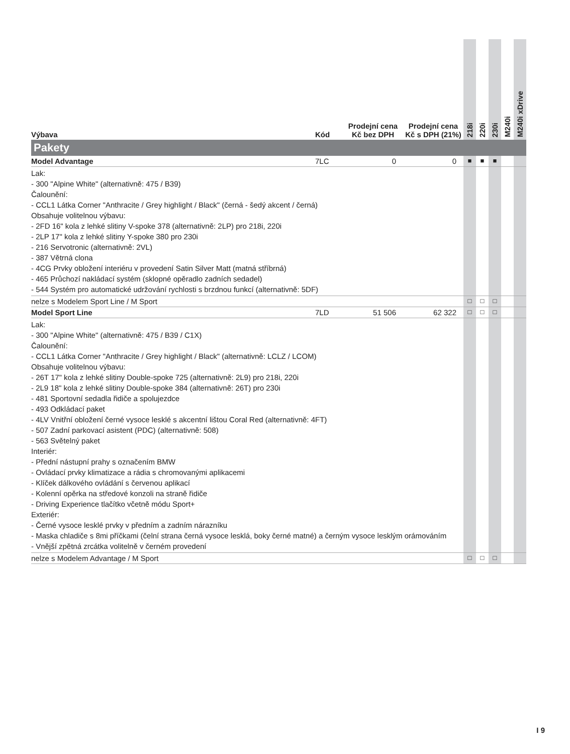| Výbava | Kód | Prodejní cena Kč bez DPH | Prodejní cena Kč s DPH (21%) | 218i | 220i | 230i | M240i | M240i xDrive |
| --- | --- | --- | --- | --- | --- | --- | --- | --- |
| Pakety | | | | | | | | |
| Model Advantage | 7LC | 0 | 0 | ■ | ■ | ■ | | |
| Lak: - 300 "Alpine White" (alternativně: 475 / B39) Čalounění: - CCL1 Látka Corner "Anthracite / Grey highlight / Black" (černá - šedý akcent / černá) Obsahuje volitelnou výbavu: - 2FD 16" kola z lehké slitiny V-spoke 378 (alternativně: 2LP) pro 218i, 220i - 2LP 17" kola z lehké slitiny Y-spoke 380 pro 230i - 216 Servotronic (alternativně: 2VL) - 387 Větrná clona - 4CG Prvky obložení interiéru v provedení Satin Silver Matt (matná stříbrná) - 465 Průchozí nakládací systém (sklopné opěradlo zadních sedadel) - 544 Systém pro automatické udržování rychlosti s brzdnou funkcí (alternativně: 5DF) | | | | | | | | |
| nelze s Modelem Sport Line / M Sport | | | | □ | □ | □ | | |
| Model Sport Line | 7LD | 51 506 | 62 322 | □ | □ | □ | | |
| Lak: - 300 "Alpine White" (alternativně: 475 / B39 / C1X) Čalounění: - CCL1 Látka Corner "Anthracite / Grey highlight / Black" (alternativně: LCLZ / LCOM) Obsahuje volitelnou výbavu: - 26T 17" kola z lehké slitiny Double-spoke 725 (alternativně: 2L9) pro 218i, 220i - 2L9 18" kola z lehké slitiny Double-spoke 384 (alternativně: 26T) pro 230i - 481 Sportovní sedadla řidiče a spolujezdce - 493 Odkládací paket - 4LV Vnitřní obložení černé vysoce lesklé s akcentní lištou Coral Red (alternativně: 4FT) - 507 Zadní parkovací asistent (PDC) (alternativně: 508) - 563 Světelný paket Interiér: - Přední nástupní prahy s označením BMW - Ovládací prvky klimatizace a rádia s chromovanými aplikacemi - Klíček dálkového ovládání s červenou aplikací - Kolenní opěrka na středové konzoli na straně řidiče - Driving Experience tlačítko včetně módu Sport+ Exteriér: - Černé vysoce lesklé prvky v předním a zadním nárazníku - Maska chladiče s 8mi příčkami (čelní strana černá vysoce lesklá, boky černé matné) a černým vysoce lesklým orámováním - Vnější zpětná zrcátka volitelně v černém provedení | | | | | | | | |
| nelze s Modelem Advantage / M Sport | | | | □ | □ | □ | | |
I 9